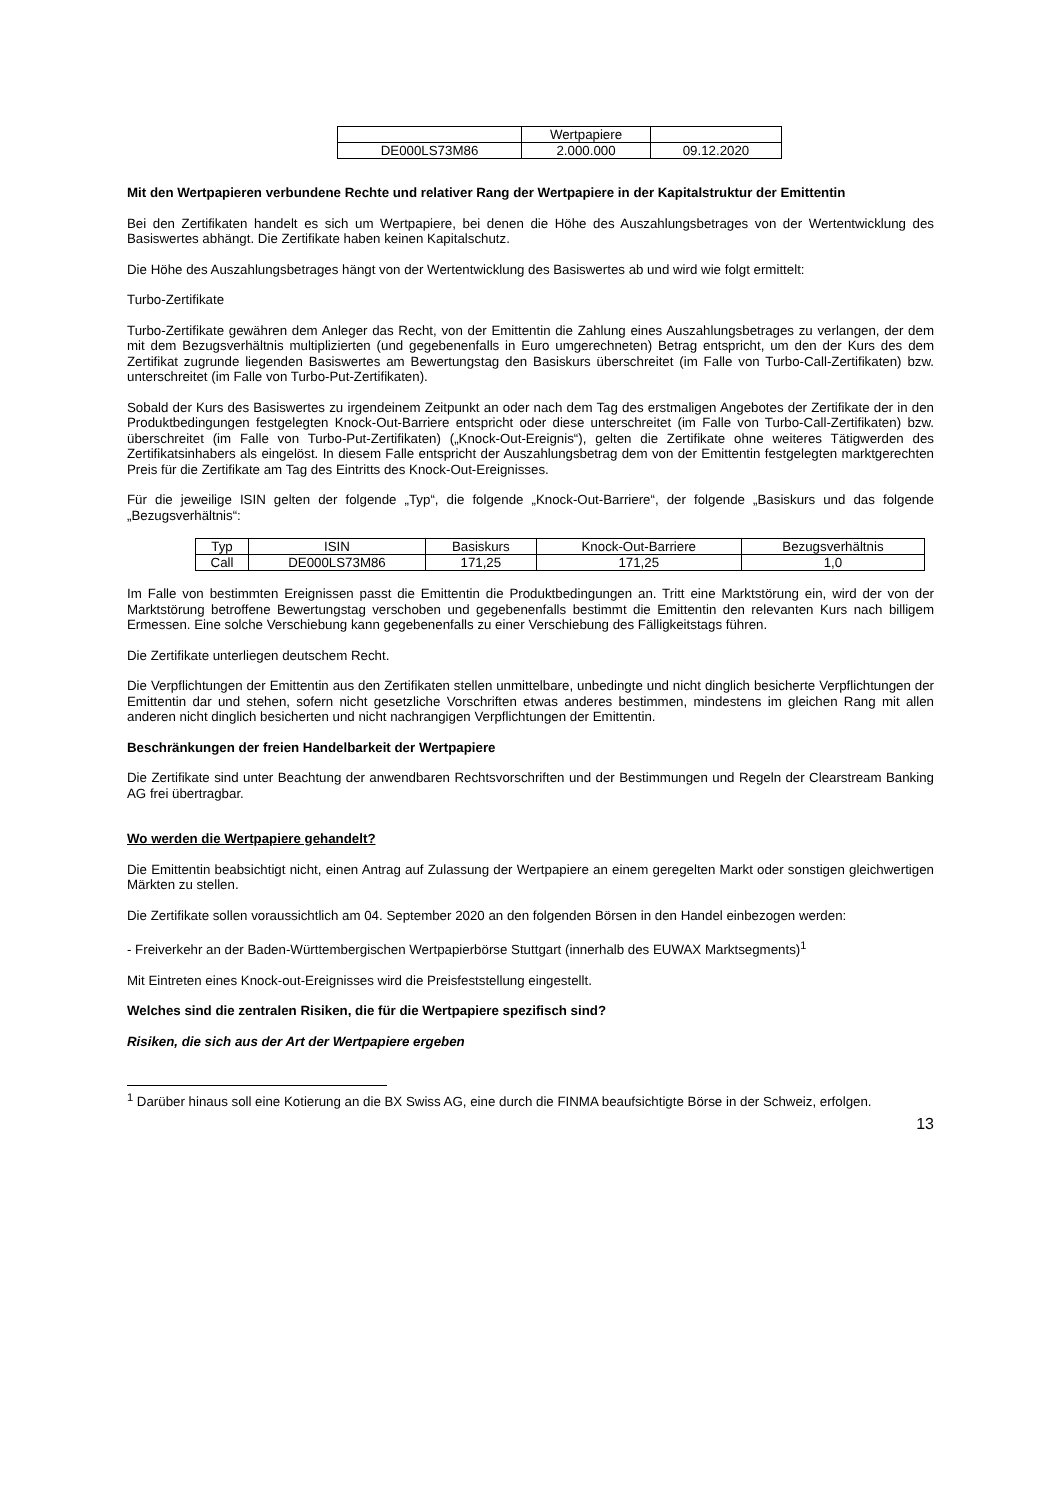| | Wertpapiere | |
| DE000LS73M86 | 2.000.000 | 09.12.2020 |
Mit den Wertpapieren verbundene Rechte und relativer Rang der Wertpapiere in der Kapitalstruktur der Emittentin
Bei den Zertifikaten handelt es sich um Wertpapiere, bei denen die Höhe des Auszahlungsbetrages von der Wertentwicklung des Basiswertes abhängt. Die Zertifikate haben keinen Kapitalschutz.
Die Höhe des Auszahlungsbetrages hängt von der Wertentwicklung des Basiswertes ab und wird wie folgt ermittelt:
Turbo-Zertifikate
Turbo-Zertifikate gewähren dem Anleger das Recht, von der Emittentin die Zahlung eines Auszahlungsbetrages zu verlangen, der dem mit dem Bezugsverhältnis multiplizierten (und gegebenenfalls in Euro umgerechneten) Betrag entspricht, um den der Kurs des dem Zertifikat zugrunde liegenden Basiswertes am Bewertungstag den Basiskurs überschreitet (im Falle von Turbo-Call-Zertifikaten) bzw. unterschreitet (im Falle von Turbo-Put-Zertifikaten).
Sobald der Kurs des Basiswertes zu irgendeinem Zeitpunkt an oder nach dem Tag des erstmaligen Angebotes der Zertifikate der in den Produktbedingungen festgelegten Knock-Out-Barriere entspricht oder diese unterschreitet (im Falle von Turbo-Call-Zertifikaten) bzw. überschreitet (im Falle von Turbo-Put-Zertifikaten) („Knock-Out-Ereignis“), gelten die Zertifikate ohne weiteres Tätigwerden des Zertifikatsinhabers als eingelöst. In diesem Falle entspricht der Auszahlungsbetrag dem von der Emittentin festgelegten marktgerechten Preis für die Zertifikate am Tag des Eintritts des Knock-Out-Ereignisses.
Für die jeweilige ISIN gelten der folgende „Typ“, die folgende „Knock-Out-Barriere“, der folgende „Basiskurs und das folgende „Bezugsverhältnis“:
| Typ | ISIN | Basiskurs | Knock-Out-Barriere | Bezugsverhältnis |
| Call | DE000LS73M86 | 171,25 | 171,25 | 1,0 |
Im Falle von bestimmten Ereignissen passt die Emittentin die Produktbedingungen an. Tritt eine Marktstörung ein, wird der von der Marktstörung betroffene Bewertungstag verschoben und gegebenenfalls bestimmt die Emittentin den relevanten Kurs nach billigem Ermessen. Eine solche Verschiebung kann gegebenenfalls zu einer Verschiebung des Fälligkeitstags führen.
Die Zertifikate unterliegen deutschem Recht.
Die Verpflichtungen der Emittentin aus den Zertifikaten stellen unmittelbare, unbedingte und nicht dinglich besicherte Verpflichtungen der Emittentin dar und stehen, sofern nicht gesetzliche Vorschriften etwas anderes bestimmen, mindestens im gleichen Rang mit allen anderen nicht dinglich besicherten und nicht nachrangigen Verpflichtungen der Emittentin.
Beschränkungen der freien Handelbarkeit der Wertpapiere
Die Zertifikate sind unter Beachtung der anwendbaren Rechtsvorschriften und der Bestimmungen und Regeln der Clearstream Banking AG frei übertragbar.
Wo werden die Wertpapiere gehandelt?
Die Emittentin beabsichtigt nicht, einen Antrag auf Zulassung der Wertpapiere an einem geregelten Markt oder sonstigen gleichwertigen Märkten zu stellen.
Die Zertifikate sollen voraussichtlich am 04. September 2020 an den folgenden Börsen in den Handel einbezogen werden:
- Freiverkehr an der Baden-Württembergischen Wertpapierbörse Stuttgart (innerhalb des EUWAX Marktsegments)<sup>1</sup>
Mit Eintreten eines Knock-out-Ereignisses wird die Preisfeststellung eingestellt.
Welches sind die zentralen Risiken, die für die Wertpapiere spezifisch sind?
Risiken, die sich aus der Art der Wertpapiere ergeben
<sup>1</sup> Darüber hinaus soll eine Kotierung an die BX Swiss AG, eine durch die FINMA beaufsichtigte Börse in der Schweiz, erfolgen.
13